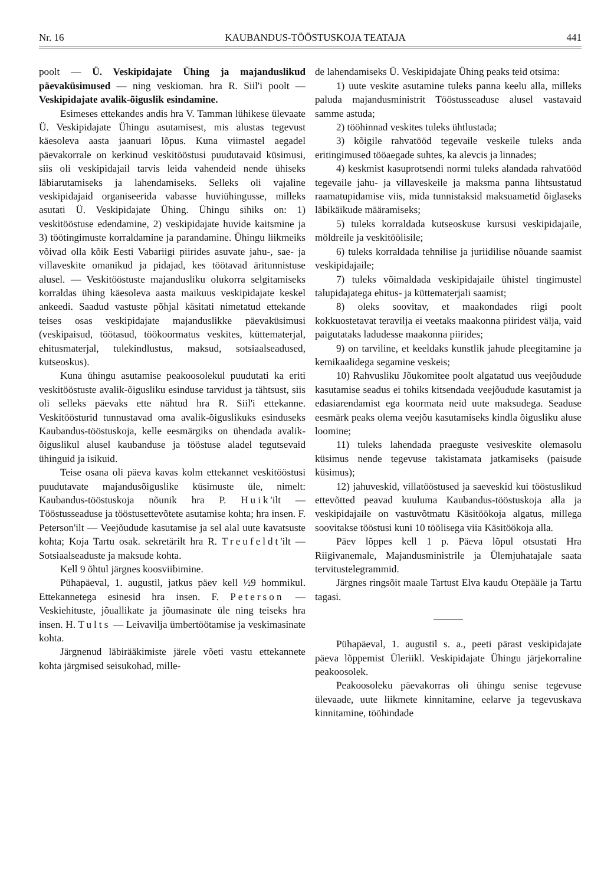Nr. 16 KAUBANDUS-TÖÖSTUSKOJA TEATAJA 441
poolt — Ü. Veskipidajate Ühing ja majanduslikud päevaküsimused — ning veskioman. hra R. Siil'i poolt — Veskipidajate avalik-õiguslik esindamine.
Esimeses ettekandes andis hra V. Tamman lühikese ülevaate Ü. Veskipidajate Ühingu asutamisest, mis alustas tegevust käesoleva aasta jaanuari lõpus. Kuna viimastel aegadel päevakorrale on kerkinud veskitööstusi puudutavaid küsimusi, siis oli veskipidajail tarvis leida vahendeid nende ühiseks läbiarutamiseks ja lahendamiseks. Selleks oli vajaline veskipidajaid organiseerida vabasse huviühingusse, milleks asutati Ü. Veskipidajate Ühing. Ühingu sihiks on: 1) veskitööstuse edendamine, 2) veskipidajate huvide kaitsmine ja 3) töötingimuste korraldamine ja parandamine. Ühingu liikmeiks võivad olla kõik Eesti Vabariigi piirides asuvate jahu-, sae- ja villaveskite omanikud ja pidajad, kes töötavad äritunnistuse alusel. — Veskitööstuste majandusliku olukorra selgitamiseks korraldas ühing käesoleva aasta maikuus veskipidajate keskel ankeedi. Saadud vastuste põhjal käsitati nimetatud ettekande teises osas veskipidajate majanduslikke päevaküsimusi (veskipaisud, töötasud, töökoormatus veskites, küttematerjal, ehitusmaterjal, tulekindlustus, maksud, sotsiaalseadused, kutseoskus).
Kuna ühingu asutamise peakoosolekul puudutati ka eriti veskitööstuste avalik-õigusliku esinduse tarvidust ja tähtsust, siis oli selleks päevaks ette nähtud hra R. Siil'i ettekanne. Veskitöösturid tunnustavad oma avalik-õiguslikuks esinduseks Kaubandus-tööstuskoja, kelle eesmärgiks on ühendada avalik-õiguslikul alusel kaubanduse ja tööstuse aladel tegutsevaid ühinguid ja isikuid.
Teise osana oli päeva kavas kolm ettekannet veskitööstusi puudutavate majandusõiguslike küsimuste üle, nimelt: Kaubandus-tööstuskoja nõunik hra P. Huik'ilt — Tööstusseaduse ja tööstusettevõtete asutamise kohta; hra insen. F. Peterson'ilt — Veejõudude kasutamise ja sel alal uute kavatsuste kohta; Koja Tartu osak. sekretärilt hra R. Treufeldt'ilt — Sotsiaalseaduste ja maksude kohta.
Kell 9 õhtul järgnes koosviibimine.
Pühapäeval, 1. augustil, jatkus päev kell ½9 hommikul. Ettekannetega esinesid hra insen. F. Peterson — Veskiehituste, jõuallikate ja jõumasinate üle ning teiseks hra insen. H. Tults — Leivavilja ümbertöötamise ja veskimasinate kohta.
Järgnenud läbirääkimiste järele võeti vastu ettekannete kohta järgmised seisukohad, mille-
de lahendamiseks Ü. Veskipidajate Ühing peaks teid otsima:
1) uute veskite asutamine tuleks panna keelu alla, milleks paluda majandusministrit Tööstusseaduse alusel vastavaid samme astuda;
2) tööhinnad veskites tuleks ühtlustada;
3) kõigile rahvatööd tegevaile veskeile tuleks anda eritingimused tööaegade suhtes, ka alevcis ja linnades;
4) keskmist kasuprotsendi normi tuleks alandada rahvatööd tegevaile jahu- ja villaveskeile ja maksma panna lihtsustatud raamatupidamise viis, mida tunnistaksid maksuametid õiglaseks läbikäikude määramiseks;
5) tuleks korraldada kutseoskuse kursusi veskipidajaile, möldreile ja veskitöölisile;
6) tuleks korraldada tehnilise ja juriidilise nõuande saamist veskipidajaile;
7) tuleks võimaldada veskipidajaile ühistel tingimustel talupidajatega ehitus- ja küttematerjali saamist;
8) oleks soovitav, et maakondades riigi poolt kokkuostetavat teravilja ei veetaks maakonna piiridest välja, vaid paigutataks ladudesse maakonna piirides;
9) on tarviline, et keeldaks kunstlik jahude pleegitamine ja kemikaalidega segamine veskeis;
10) Rahvusliku Jõukomitee poolt algatatud uus veejõudude kasutamise seadus ei tohiks kitsendada veejõudude kasutamist ja edasiarendamist ega koormata neid uute maksudega. Seaduse eesmärk peaks olema veejõu kasutamiseks kindla õigusliku aluse loomine;
11) tuleks lahendada praeguste vesiveskite olemasolu küsimus nende tegevuse takistamata jatkamiseks (paisude küsimus);
12) jahuveskid, villatööstused ja saeveskid kui tööstuslikud ettevõtted peavad kuuluma Kaubandus-tööstuskoja alla ja veskipidajaile on vastuvõtmatu Käsitöökoja algatus, millega soovitakse tööstusi kuni 10 töölisega viia Käsitöökoja alla.
Päev lõppes kell 1 p. Päeva lõpul otsustati Hra Riigivanemale, Majandusministrile ja Ülemjuhatajale saata tervitustelegrammid.
Järgnes ringsõit maale Tartust Elva kaudu Otepääle ja Tartu tagasi.
Pühapäeval, 1. augustil s. a., peeti pärast veskipidajate päeva lõppemist Üleriikl. Veskipidajate Ühingu järjekorraline peakoosolek.
Peakoosoleku päevakorras oli ühingu senise tegevuse ülevaade, uute liikmete kinnitamine, eelarve ja tegevuskava kinnitamine, tööhindade